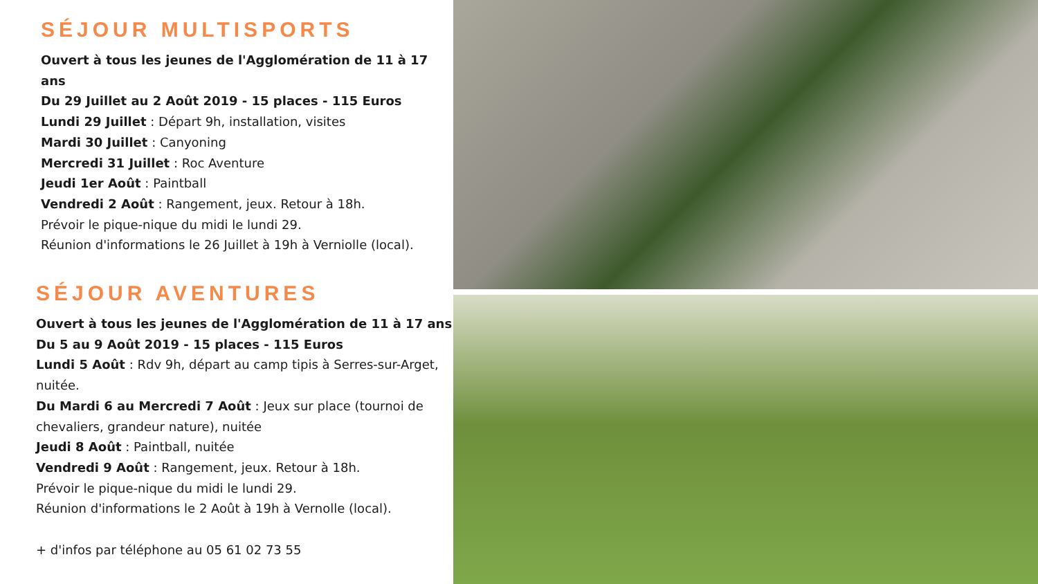SÉJOUR MULTISPORTS
Ouvert à tous les jeunes de l'Agglomération de 11 à 17 ans
Du 29 Juillet au 2 Août 2019 - 15 places - 115 Euros
Lundi 29 Juillet : Départ 9h, installation, visites
Mardi 30 Juillet : Canyoning
Mercredi 31 Juillet : Roc Aventure
Jeudi 1er Août : Paintball
Vendredi 2 Août : Rangement, jeux. Retour à 18h.
Prévoir le pique-nique du midi le lundi 29.
Réunion d'informations le 26 Juillet à 19h à Verniolle (local).
SÉJOUR AVENTURES
Ouvert à tous les jeunes de l'Agglomération de 11 à 17 ans
Du 5 au 9 Août 2019 - 15 places - 115 Euros
Lundi 5 Août : Rdv 9h, départ au camp tipis à Serres-sur-Arget, nuitée.
Du Mardi 6 au Mercredi 7 Août : Jeux sur place (tournoi de chevaliers, grandeur nature), nuitée
Jeudi 8 Août : Paintball, nuitée
Vendredi 9 Août : Rangement, jeux. Retour à 18h.
Prévoir le pique-nique du midi le lundi 29.
Réunion d'informations le 2 Août à 19h à Vernolle (local).
+ d'infos par téléphone au 05 61 02 73 55